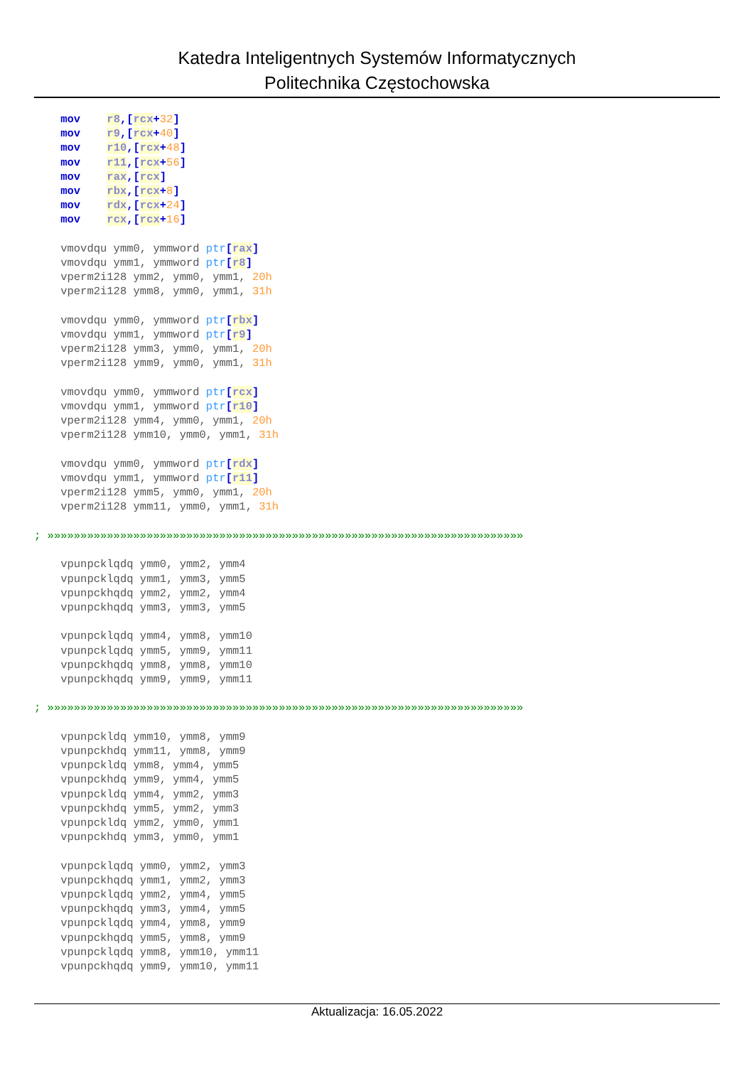Katedra Inteligentnych Systemów Informatycznych
Politechnika Częstochowska
    mov    r8,[rcx+32]
    mov    r9,[rcx+40]
    mov    r10,[rcx+48]
    mov    r11,[rcx+56]
    mov    rax,[rcx]
    mov    rbx,[rcx+8]
    mov    rdx,[rcx+24]
    mov    rcx,[rcx+16]

    vmovdqu ymm0, ymmword ptr[rax]
    vmovdqu ymm1, ymmword ptr[r8]
    vperm2i128 ymm2, ymm0, ymm1, 20h
    vperm2i128 ymm8, ymm0, ymm1, 31h

    vmovdqu ymm0, ymmword ptr[rbx]
    vmovdqu ymm1, ymmword ptr[r9]
    vperm2i128 ymm3, ymm0, ymm1, 20h
    vperm2i128 ymm9, ymm0, ymm1, 31h

    vmovdqu ymm0, ymmword ptr[rcx]
    vmovdqu ymm1, ymmword ptr[r10]
    vperm2i128 ymm4, ymm0, ymm1, 20h
    vperm2i128 ymm10, ymm0, ymm1, 31h

    vmovdqu ymm0, ymmword ptr[rdx]
    vmovdqu ymm1, ymmword ptr[r11]
    vperm2i128 ymm5, ymm0, ymm1, 20h
    vperm2i128 ymm11, ymm0, ymm1, 31h

; »»»»»»»»»»»»»»»»»»»»»»»»»»»»»»»»»»»»»»»»»»»»»»»»»»»»»»»»»»»»»»»»»»»»»»»»

    vpunpcklqdq ymm0, ymm2, ymm4
    vpunpcklqdq ymm1, ymm3, ymm5
    vpunpckhqdq ymm2, ymm2, ymm4
    vpunpckhqdq ymm3, ymm3, ymm5

    vpunpcklqdq ymm4, ymm8, ymm10
    vpunpcklqdq ymm5, ymm9, ymm11
    vpunpckhqdq ymm8, ymm8, ymm10
    vpunpckhqdq ymm9, ymm9, ymm11

; »»»»»»»»»»»»»»»»»»»»»»»»»»»»»»»»»»»»»»»»»»»»»»»»»»»»»»»»»»»»»»»»»»»»»»»»

    vpunpckldq ymm10, ymm8, ymm9
    vpunpckhdq ymm11, ymm8, ymm9
    vpunpckldq ymm8, ymm4, ymm5
    vpunpckhdq ymm9, ymm4, ymm5
    vpunpckldq ymm4, ymm2, ymm3
    vpunpckhdq ymm5, ymm2, ymm3
    vpunpckldq ymm2, ymm0, ymm1
    vpunpckhdq ymm3, ymm0, ymm1

    vpunpcklqdq ymm0, ymm2, ymm3
    vpunpckhqdq ymm1, ymm2, ymm3
    vpunpcklqdq ymm2, ymm4, ymm5
    vpunpckhqdq ymm3, ymm4, ymm5
    vpunpcklqdq ymm4, ymm8, ymm9
    vpunpckhqdq ymm5, ymm8, ymm9
    vpunpcklqdq ymm8, ymm10, ymm11
    vpunpckhqdq ymm9, ymm10, ymm11
Aktualizacja: 16.05.2022